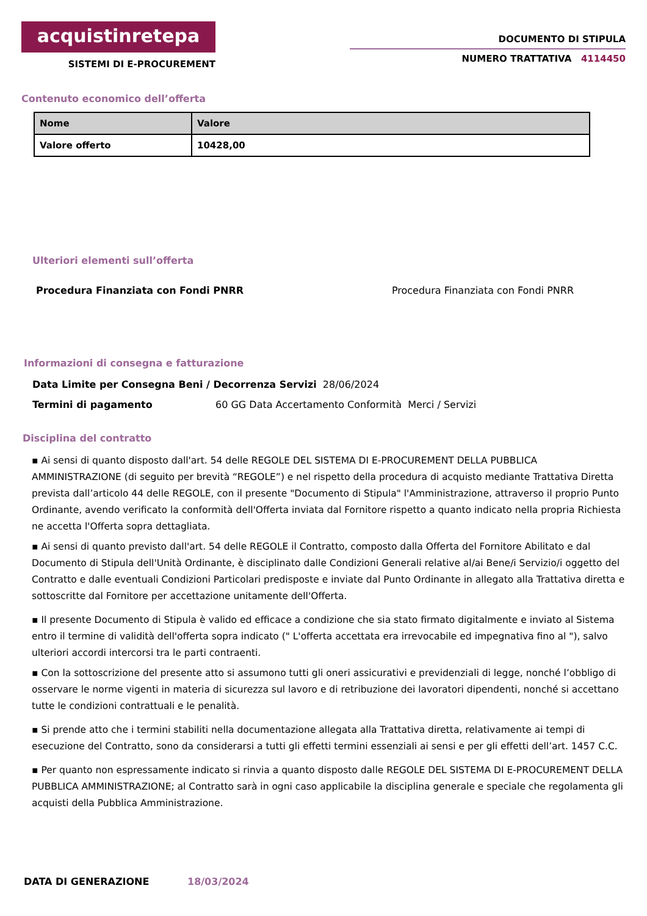acquistinretepa
SISTEMI DI E-PROCUREMENT
DOCUMENTO DI STIPULA
NUMERO TRATTATIVA 4114450
Contenuto economico dell’offerta
| Nome | Valore |
| --- | --- |
| Valore offerto | 10428,00 |
Ulteriori elementi sull’offerta
Procedura Finanziata con Fondi PNRR Procedura Finanziata con Fondi PNRR
Informazioni di consegna e fatturazione
Data Limite per Consegna Beni / Decorrenza Servizi 28/06/2024
Termini di pagamento 60 GG Data Accertamento Conformità Merci / Servizi
Disciplina del contratto
▪ Ai sensi di quanto disposto dall'art. 54 delle REGOLE DEL SISTEMA DI E-PROCUREMENT DELLA PUBBLICA AMMINISTRAZIONE (di seguito per brevità “REGOLE”) e nel rispetto della procedura di acquisto mediante Trattativa Diretta prevista dall’articolo 44 delle REGOLE, con il presente "Documento di Stipula" l'Amministrazione, attraverso il proprio Punto Ordinante, avendo verificato la conformità dell'Offerta inviata dal Fornitore rispetto a quanto indicato nella propria Richiesta ne accetta l'Offerta sopra dettagliata.
▪ Ai sensi di quanto previsto dall'art. 54 delle REGOLE il Contratto, composto dalla Offerta del Fornitore Abilitato e dal Documento di Stipula dell'Unità Ordinante, è disciplinato dalle Condizioni Generali relative al/ai Bene/i Servizio/i oggetto del Contratto e dalle eventuali Condizioni Particolari predisposte e inviate dal Punto Ordinante in allegato alla Trattativa diretta e sottoscritte dal Fornitore per accettazione unitamente dell'Offerta.
▪ Il presente Documento di Stipula è valido ed efficace a condizione che sia stato firmato digitalmente e inviato al Sistema entro il termine di validità dell'offerta sopra indicato (" L'offerta accettata era irrevocabile ed impegnativa fino al "), salvo ulteriori accordi intercorsi tra le parti contraenti.
▪ Con la sottoscrizione del presente atto si assumono tutti gli oneri assicurativi e previdenziali di legge, nonché l’obbligo di osservare le norme vigenti in materia di sicurezza sul lavoro e di retribuzione dei lavoratori dipendenti, nonché si accettano tutte le condizioni contrattuali e le penalità.
▪ Si prende atto che i termini stabiliti nella documentazione allegata alla Trattativa diretta, relativamente ai tempi di esecuzione del Contratto, sono da considerarsi a tutti gli effetti termini essenziali ai sensi e per gli effetti dell’art. 1457 C.C.
▪ Per quanto non espressamente indicato si rinvia a quanto disposto dalle REGOLE DEL SISTEMA DI E-PROCUREMENT DELLA PUBBLICA AMMINISTRAZIONE; al Contratto sarà in ogni caso applicabile la disciplina generale e speciale che regolamenta gli acquisti della Pubblica Amministrazione.
DATA DI GENERAZIONE 18/03/2024